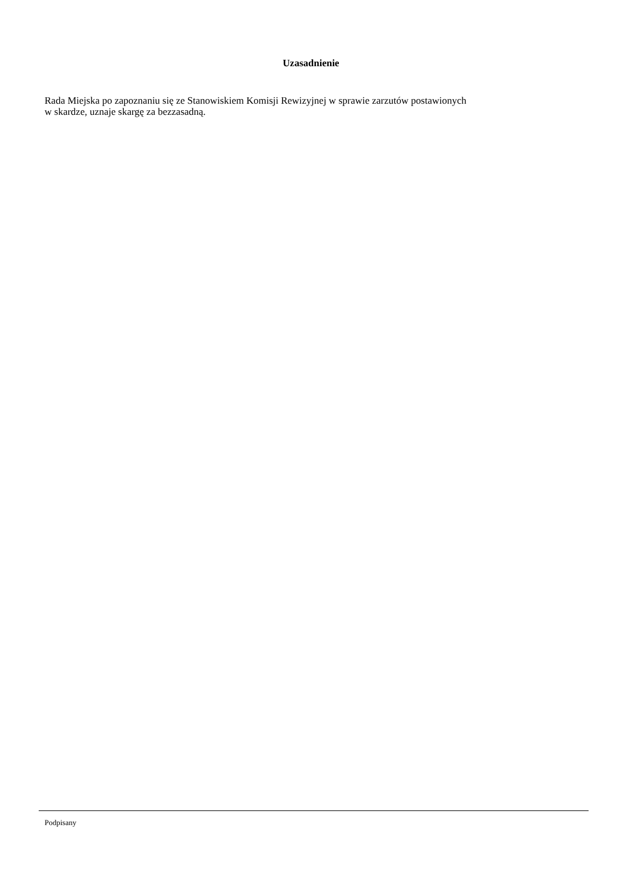Uzasadnienie
Rada Miejska po zapoznaniu się ze Stanowiskiem Komisji Rewizyjnej w sprawie zarzutów postawionych
w skardze, uznaje skargę za bezzasadną.
Podpisany